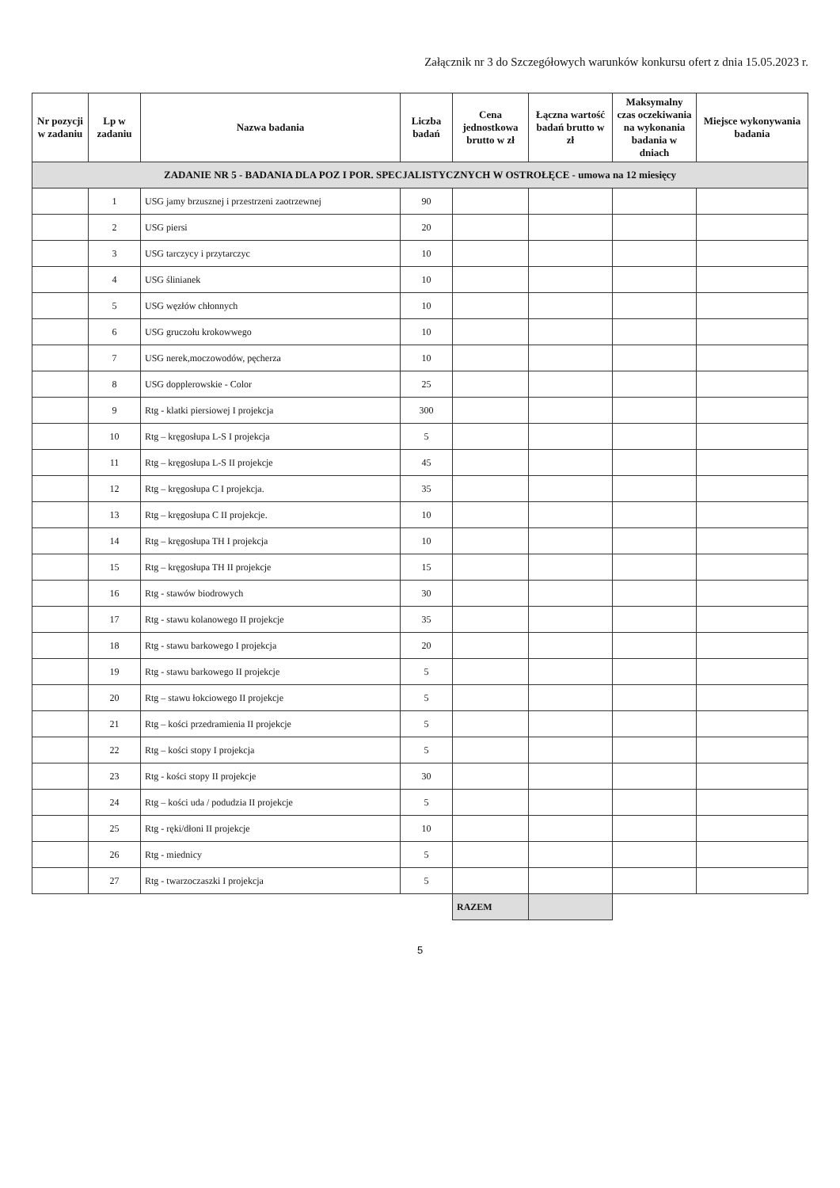Załącznik nr 3 do Szczegółowych warunków konkursu ofert z dnia 15.05.2023 r.
| Nr pozycji w zadaniu | Lp w zadaniu | Nazwa badania | Liczba badań | Cena jednostkowa brutto w zł | Łączna wartość badań brutto w zł | Maksymalny czas oczekiwania na wykonania badania w dniach | Miejsce wykonywania badania |
| --- | --- | --- | --- | --- | --- | --- | --- |
| ZADANIE NR 5 - BADANIA DLA POZ I POR. SPECJALISTYCZNYCH W OSTROŁĘCE - umowa na 12 miesięcy | | | | | | | |
| | 1 | USG jamy brzusznej i przestrzeni zaotrzewnej | 90 | | | | |
| | 2 | USG piersi | 20 | | | | |
| | 3 | USG tarczycy i przytarczyc | 10 | | | | |
| | 4 | USG ślinianek | 10 | | | | |
| | 5 | USG węzłów chłonnych | 10 | | | | |
| | 6 | USG gruczołu krokowwego | 10 | | | | |
| | 7 | USG nerek,moczowodów, pęcherza | 10 | | | | |
| | 8 | USG dopplerowskie - Color | 25 | | | | |
| | 9 | Rtg - klatki piersiowej I projekcja | 300 | | | | |
| | 10 | Rtg – kręgosłupa L-S I projekcja | 5 | | | | |
| | 11 | Rtg – kręgosłupa L-S II projekcje | 45 | | | | |
| | 12 | Rtg – kręgosłupa C I projekcja. | 35 | | | | |
| | 13 | Rtg – kręgosłupa C II projekcje. | 10 | | | | |
| | 14 | Rtg – kręgosłupa TH I projekcja | 10 | | | | |
| | 15 | Rtg – kręgosłupa TH II projekcje | 15 | | | | |
| | 16 | Rtg - stawów biodrowych | 30 | | | | |
| | 17 | Rtg - stawu kolanowego II projekcje | 35 | | | | |
| | 18 | Rtg - stawu barkowego I projekcja | 20 | | | | |
| | 19 | Rtg - stawu barkowego II projekcje | 5 | | | | |
| | 20 | Rtg – stawu łokciowego II projekcje | 5 | | | | |
| | 21 | Rtg – kości przedramienia II projekcje | 5 | | | | |
| | 22 | Rtg – kości stopy I projekcja | 5 | | | | |
| | 23 | Rtg - kości stopy II projekcje | 30 | | | | |
| | 24 | Rtg – kości uda / podudzia II projekcje | 5 | | | | |
| | 25 | Rtg - ręki/dłoni II projekcje | 10 | | | | |
| | 26 | Rtg - miednicy | 5 | | | | |
| | 27 | Rtg - twarzoczaszki I projekcja | 5 | | | | |
| | | | | RAZEM | | | |
5